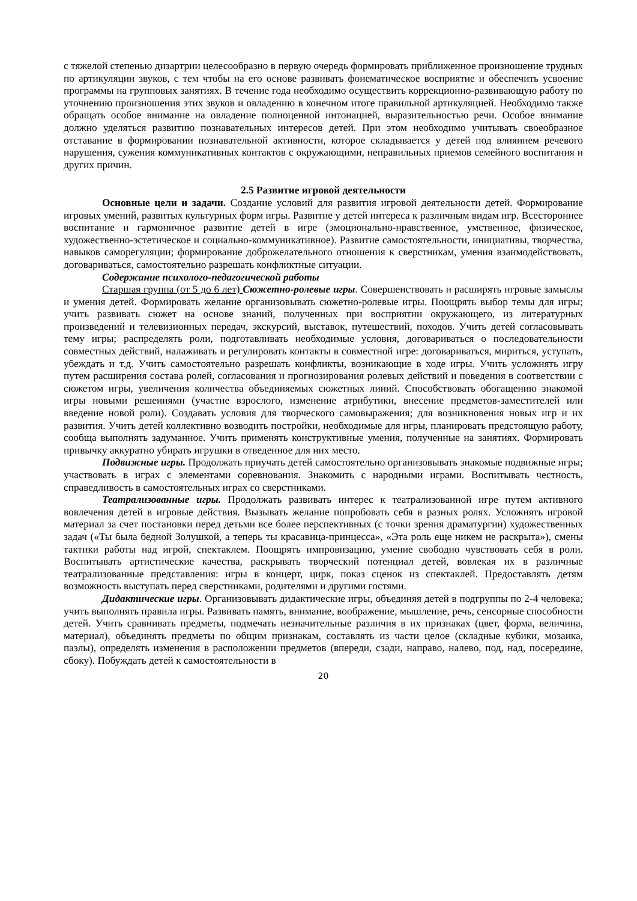с тяжелой степенью дизартрии целесообразно в первую очередь формировать приближенное произношение трудных по артикуляции звуков, с тем чтобы на его основе развивать фонематическое восприятие и обеспечить усвоение программы на групповых занятиях. В течение года необходимо осуществить коррекционно-развивающую работу по уточнению произношения этих звуков и овладению в конечном итоге правильной артикуляцией. Необходимо также обращать особое внимание на овладение полноценной интонацией, выразительностью речи. Особое внимание должно уделяться развитию познавательных интересов детей. При этом необходимо учитывать своеобразное отставание в формировании познавательной активности, которое складывается у детей под влиянием речевого нарушения, сужения коммуникативных контактов с окружающими, неправильных приемов семейного воспитания и других причин.
2.5 Развитие игровой деятельности
Основные цели и задачи. Создание условий для развития игровой деятельности детей. Формирование игровых умений, развитых культурных форм игры. Развитие у детей интереса к различным видам игр. Всестороннее воспитание и гармоничное развитие детей в игре (эмоционально-нравственное, умственное, физическое, художественно-эстетическое и социально-коммуникативное). Развитие самостоятельности, инициативы, творчества, навыков саморегуляции; формирование доброжелательного отношения к сверстникам, умения взаимодействовать, договариваться, самостоятельно разрешать конфликтные ситуации.
Содержание психолого-педагогической работы
Старшая группа (от 5 до 6 лет) Сюжетно-ролевые игры. Совершенствовать и расширять игровые замыслы и умения детей. Формировать желание организовывать сюжетно-ролевые игры. Поощрять выбор темы для игры; учить развивать сюжет на основе знаний, полученных при восприятии окружающего, из литературных произведений и телевизионных передач, экскурсий, выставок, путешествий, походов. Учить детей согласовывать тему игры; распределять роли, подготавливать необходимые условия, договариваться о последовательности совместных действий, налаживать и регулировать контакты в совместной игре: договариваться, мириться, уступать, убеждать и т.д. Учить самостоятельно разрешать конфликты, возникающие в ходе игры. Учить усложнять игру путем расширения состава ролей, согласования и прогнозирования ролевых действий и поведения в соответствии с сюжетом игры, увеличения количества объединяемых сюжетных линий. Способствовать обогащению знакомой игры новыми решениями (участие взрослого, изменение атрибутики, внесение предметов-заместителей или введение новой роли). Создавать условия для творческого самовыражения; для возникновения новых игр и их развития. Учить детей коллективно возводить постройки, необходимые для игры, планировать предстоящую работу, сообща выполнять задуманное. Учить применять конструктивные умения, полученные на занятиях. Формировать привычку аккуратно убирать игрушки в отведенное для них место.
Подвижные игры. Продолжать приучать детей самостоятельно организовывать знакомые подвижные игры; участвовать в играх с элементами соревнования. Знакомить с народными играми. Воспитывать честность, справедливость в самостоятельных играх со сверстниками.
Театрализованные игры. Продолжать развивать интерес к театрализованной игре путем активного вовлечения детей в игровые действия. Вызывать желание попробовать себя в разных ролях. Усложнять игровой материал за счет постановки перед детьми все более перспективных (с точки зрения драматургии) художественных задач («Ты была бедной Золушкой, а теперь ты красавица-принцесса», «Эта роль еще никем не раскрыта»), смены тактики работы над игрой, спектаклем. Поощрять импровизацию, умение свободно чувствовать себя в роли. Воспитывать артистические качества, раскрывать творческий потенциал детей, вовлекая их в различные театрализованные представления: игры в концерт, цирк, показ сценок из спектаклей. Предоставлять детям возможность выступать перед сверстниками, родителями и другими гостями.
Дидактические игры. Организовывать дидактические игры, объединяя детей в подгруппы по 2-4 человека; учить выполнять правила игры. Развивать память, внимание, воображение, мышление, речь, сенсорные способности детей. Учить сравнивать предметы, подмечать незначительные различия в их признаках (цвет, форма, величина, материал), объединять предметы по общим признакам, составлять из части целое (складные кубики, мозаика, пазлы), определять изменения в расположении предметов (впереди, сзади, направо, налево, под, над, посередине, сбоку). Побуждать детей к самостоятельности в
20